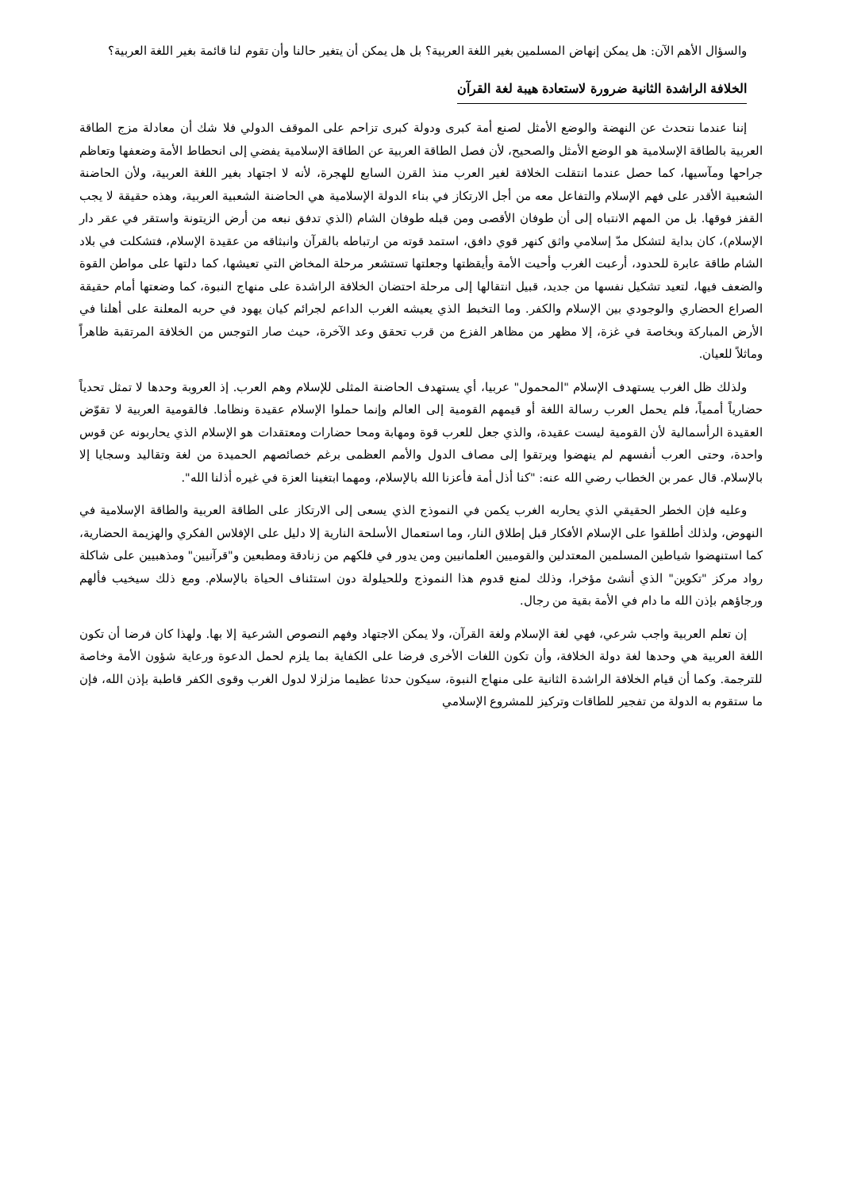والسؤال الأهم الآن: هل يمكن إنهاض المسلمين بغير اللغة العربية؟ بل هل يمكن أن يتغير حالنا وأن تقوم لنا قائمة بغير اللغة العربية؟
الخلافة الراشدة الثانية ضرورة لاستعادة هيبة لغة القرآن
إننا عندما نتحدث عن النهضة والوضع الأمثل لصنع أمة كبرى ودولة كبرى تزاحم على الموقف الدولي فلا شك أن معادلة مزج الطاقة العربية بالطاقة الإسلامية هو الوضع الأمثل والصحيح، لأن فصل الطاقة العربية عن الطاقة الإسلامية يفضي إلى انحطاط الأمة وضعفها وتعاظم جراحها ومآسيها، كما حصل عندما انتقلت الخلافة لغير العرب منذ القرن السابع للهجرة، لأنه لا اجتهاد بغير اللغة العربية، ولأن الحاضنة الشعبية الأقدر على فهم الإسلام والتفاعل معه من أجل الارتكاز في بناء الدولة الإسلامية هي الحاضنة الشعبية العربية، وهذه حقيقة لا يجب القفز فوقها. بل من المهم الانتباه إلى أن طوفان الأقصى ومن قبله طوفان الشام (الذي تدفق نبعه من أرض الزيتونة واستقر في عقر دار الإسلام)، كان بداية لتشكل مدّ إسلامي واثق كنهر قوي دافق، استمد قوته من ارتباطه بالقرآن وانبثاقه من عقيدة الإسلام، فتشكلت في بلاد الشام طاقة عابرة للحدود، أرعبت الغرب وأحيت الأمة وأيقظتها وجعلتها تستشعر مرحلة المخاض التي تعيشها، كما دلتها على مواطن القوة والضعف فيها، لتعيد تشكيل نفسها من جديد، قبيل انتقالها إلى مرحلة احتضان الخلافة الراشدة على منهاج النبوة، كما وضعتها أمام حقيقة الصراع الحضاري والوجودي بين الإسلام والكفر. وما التخبط الذي يعيشه الغرب الداعم لجرائم كيان يهود في حربه المعلنة على أهلنا في الأرض المباركة وبخاصة في غزة، إلا مظهر من مظاهر الفزع من قرب تحقق وعد الآخرة، حيث صار التوجس من الخلافة المرتقبة ظاهراً وماثلاً للعيان.
ولذلك ظل الغرب يستهدف الإسلام "المحمول" عربيا، أي يستهدف الحاضنة المثلى للإسلام وهم العرب. إذ العروبة وحدها لا تمثل تحدياً حضارياً أممياً، فلم يحمل العرب رسالة اللغة أو قيمهم القومية إلى العالم وإنما حملوا الإسلام عقيدة ونظاما. فالقومية العربية لا تقوّض العقيدة الرأسمالية لأن القومية ليست عقيدة، والذي جعل للعرب قوة ومهابة ومحا حضارات ومعتقدات هو الإسلام الذي يحاربونه عن قوس واحدة، وحتى العرب أنفسهم لم ينهضوا ويرتقوا إلى مصاف الدول والأمم العظمى برغم خصائصهم الحميدة من لغة وتقاليد وسجايا إلا بالإسلام. قال عمر بن الخطاب رضي الله عنه: "كنا أذل أمة فأعزنا الله بالإسلام، ومهما ابتغينا العزة في غيره أذلنا الله".
وعليه فإن الخطر الحقيقي الذي يحاربه الغرب يكمن في النموذج الذي يسعى إلى الارتكاز على الطاقة العربية والطاقة الإسلامية في النهوض، ولذلك أطلقوا على الإسلام الأفكار قبل إطلاق النار، وما استعمال الأسلحة النارية إلا دليل على الإفلاس الفكري والهزيمة الحضارية، كما استنهضوا شياطين المسلمين المعتدلين والقوميين العلمانيين ومن يدور في فلكهم من زنادقة ومطبعين و"قرآنيين" ومذهبيين على شاكلة رواد مركز "تكوين" الذي أنشئ مؤخرا، وذلك لمنع قدوم هذا النموذج وللحيلولة دون استئناف الحياة بالإسلام. ومع ذلك سيخيب فألهم ورجاؤهم بإذن الله ما دام في الأمة بقية من رجال.
إن تعلم العربية واجب شرعي، فهي لغة الإسلام ولغة القرآن، ولا يمكن الاجتهاد وفهم النصوص الشرعية إلا بها. ولهذا كان فرضا أن تكون اللغة العربية هي وحدها لغة دولة الخلافة، وأن تكون اللغات الأخرى فرضا على الكفاية بما يلزم لحمل الدعوة ورعاية شؤون الأمة وخاصة للترجمة. وكما أن قيام الخلافة الراشدة الثانية على منهاج النبوة، سيكون حدثا عظيما مزلزلا لدول الغرب وقوى الكفر قاطبة بإذن الله، فإن ما ستقوم به الدولة من تفجير للطاقات وتركيز للمشروع الإسلامي